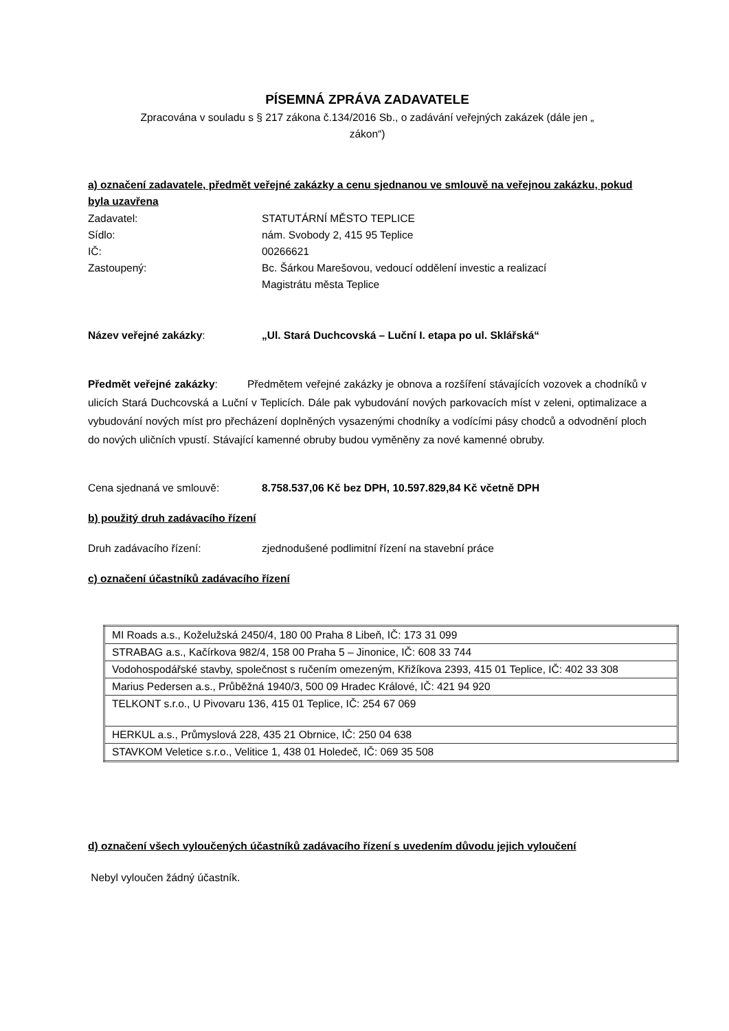PÍSEMNÁ ZPRÁVA ZADAVATELE
Zpracována v souladu s § 217 zákona č.134/2016 Sb., o zadávání veřejných zakázek (dále jen „
zákon“)
a) označení zadavatele, předmět veřejné zakázky a cenu sjednanou ve smlouvě na veřejnou zakázku, pokud byla uzavřena
Zadavatel: STATUTÁRNÍ MĚSTO TEPLICE
Sídlo: nám. Svobody 2, 415 95 Teplice
IČ: 00266621
Zastoupený: Bc. Šárkou Marešovou, vedoucí oddělení investic a realizací
Magistrátu města Teplice
Název veřejné zakázky: „Ul. Stará Duchcovská – Luční I. etapa po ul. Sklářská“
Předmět veřejné zakázky: Předmětem veřejné zakázky je obnova a rozšíření stávajících vozovek a chodníků v ulicích Stará Duchcovská a Luční v Teplicích. Dále pak vybudování nových parkovacích míst v zeleni, optimalizace a vybudování nových míst pro přecházení doplněných vysazenými chodníky a vodícími pásy chodců a odvodnění ploch do nových uličních vpustí. Stávající kamenné obruby budou vyměněny za nové kamenné obruby.
Cena sjednaná ve smlouvě: 8.758.537,06 Kč bez DPH, 10.597.829,84 Kč včetně DPH
b) použitý druh zadávacího řízení
Druh zadávacího řízení: zjednodušené podlimitní řízení na stavební práce
c) označení účastníků zadávacího řízení
| MI Roads a.s., Koželužská 2450/4, 180 00 Praha 8 Libeň, IČ: 173 31 099 |
| STRABAG a.s., Kačírkova 982/4, 158 00 Praha 5 – Jinonice, IČ: 608 33 744 |
| Vodohospodářské stavby, společnost s ručením omezeným, Křižíkova 2393, 415 01 Teplice, IČ: 402 33 308 |
| Marius Pedersen a.s., Průběžná 1940/3, 500 09 Hradec Králové, IČ: 421 94 920 |
| TELKONT s.r.o., U Pivovaru 136, 415 01 Teplice, IČ: 254 67 069 |
| HERKUL a.s., Průmyslová 228, 435 21 Obrnice, IČ: 250 04 638 |
| STAVKOM Veletice s.r.o., Velitice 1, 438 01 Holedeč, IČ: 069 35 508 |
d) označení všech vyloučených účastníků zadávacího řízení s uvedením důvodu jejich vyloučení
Nebyl vyloučen žádný účastník.